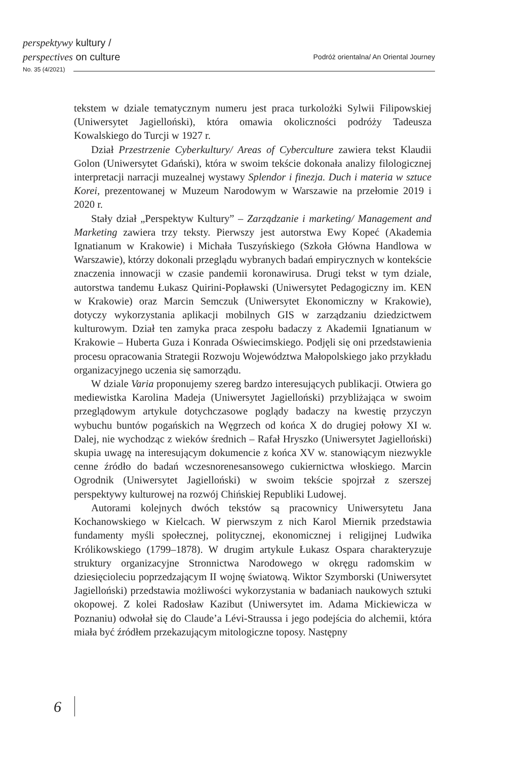perspektywy kultury /
perspectives on culture
Podróż orientalna/ An Oriental Journey
No. 35 (4/2021)
tekstem w dziale tematycznym numeru jest praca turkolożki Sylwii Filipowskiej (Uniwersytet Jagielloński), która omawia okoliczności podróży Tadeusza Kowalskiego do Turcji w 1927 r.
Dział Przestrzenie Cyberkultury/ Areas of Cyberculture zawiera tekst Klaudii Golon (Uniwersytet Gdański), która w swoim tekście dokonała analizy filologicznej interpretacji narracji muzealnej wystawy Splendor i finezja. Duch i materia w sztuce Korei, prezentowanej w Muzeum Narodowym w Warszawie na przełomie 2019 i 2020 r.
Stały dział „Perspektyw Kultury” – Zarządzanie i marketing/ Management and Marketing zawiera trzy teksty. Pierwszy jest autorstwa Ewy Kopeć (Akademia Ignatianum w Krakowie) i Michała Tuszyńskiego (Szkoła Główna Handlowa w Warszawie), którzy dokonali przeglądu wybranych badań empirycznych w kontekście znaczenia innowacji w czasie pandemii koronawirusa. Drugi tekst w tym dziale, autorstwa tandemu Łukasz Quirini-Popławski (Uniwersytet Pedagogiczny im. KEN w Krakowie) oraz Marcin Semczuk (Uniwersytet Ekonomiczny w Krakowie), dotyczy wykorzystania aplikacji mobilnych GIS w zarządzaniu dziedzictwem kulturowym. Dział ten zamyka praca zespołu badaczy z Akademii Ignatianum w Krakowie – Huberta Guza i Konrada Oświecimskiego. Podjęli się oni przedstawienia procesu opracowania Strategii Rozwoju Województwa Małopolskiego jako przykładu organizacyjnego uczenia się samorządu.
W dziale Varia proponujemy szereg bardzo interesujących publikacji. Otwiera go mediewistka Karolina Madeja (Uniwersytet Jagielloński) przybliżająca w swoim przeglądowym artykule dotychczasowe poglądy badaczy na kwestię przyczyn wybuchu buntów pogańskich na Węgrzech od końca X do drugiej połowy XI w. Dalej, nie wychodząc z wieków średnich – Rafał Hryszko (Uniwersytet Jagielloński) skupia uwagę na interesującym dokumencie z końca XV w. stanowiącym niezwykle cenne źródło do badań wczesnorenesansowego cukiernictwa włoskiego. Marcin Ogrodnik (Uniwersytet Jagielloński) w swoim tekście spojrzał z szerszej perspektywy kulturowej na rozwój Chińskiej Republiki Ludowej.
Autorami kolejnych dwóch tekstów są pracownicy Uniwersytetu Jana Kochanowskiego w Kielcach. W pierwszym z nich Karol Miernik przedstawia fundamenty myśli społecznej, politycznej, ekonomicznej i religijnej Ludwika Królikowskiego (1799–1878). W drugim artykule Łukasz Ospara charakteryzuje struktury organizacyjne Stronnictwa Narodowego w okręgu radomskim w dziesięcioleciu poprzedzającym II wojnę światową. Wiktor Szymborski (Uniwersytet Jagielloński) przedstawia możliwości wykorzystania w badaniach naukowych sztuki okopowej. Z kolei Radosław Kazibut (Uniwersytet im. Adama Mickiewicza w Poznaniu) odwołał się do Claude’a Lévi-Straussa i jego podejścia do alchemii, która miała być źródłem przekazującym mitologiczne toposy. Następny
6